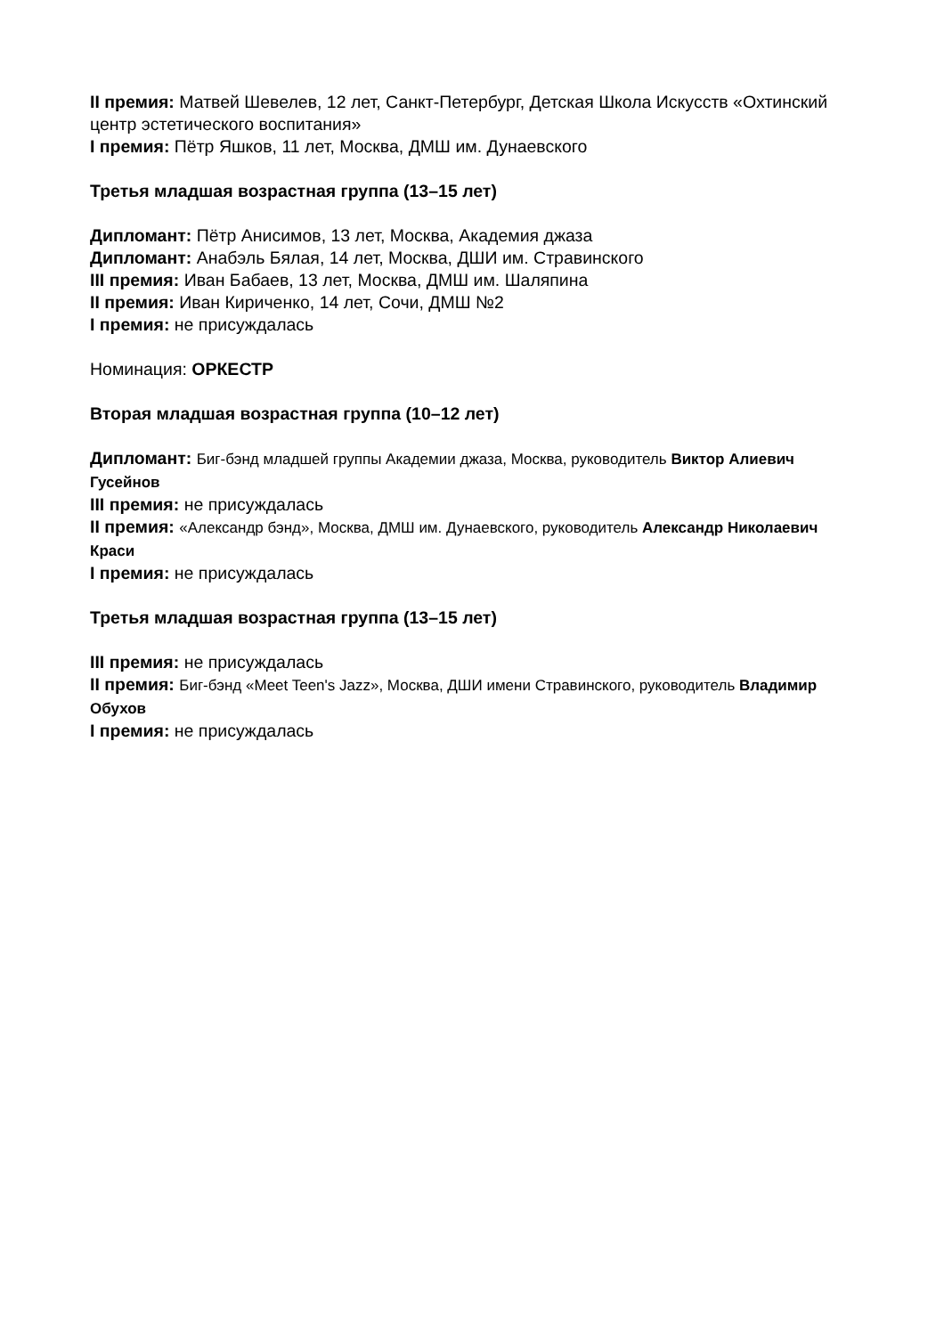II премия: Матвей Шевелев, 12 лет, Санкт-Петербург, Детская Школа Искусств «Охтинский центр эстетического воспитания»
I премия: Пётр Яшков, 11 лет, Москва, ДМШ им. Дунаевского
Третья младшая возрастная группа (13–15 лет)
Дипломант: Пётр Анисимов, 13 лет, Москва, Академия джаза
Дипломант: Анабэль Бялая, 14 лет, Москва, ДШИ им. Стравинского
III премия: Иван Бабаев, 13 лет, Москва, ДМШ им. Шаляпина
II премия: Иван Кириченко, 14 лет, Сочи, ДМШ №2
I премия: не присуждалась
Номинация: ОРКЕСТР
Вторая младшая возрастная группа (10–12 лет)
Дипломант: Биг-бэнд младшей группы Академии джаза, Москва, руководитель Виктор Алиевич Гусейнов
III премия: не присуждалась
II премия: «Александр бэнд», Москва, ДМШ им. Дунаевского, руководитель Александр Николаевич Краси
I премия: не присуждалась
Третья младшая возрастная группа (13–15 лет)
III премия: не присуждалась
II премия: Биг-бэнд «Meet Teen's Jazz», Москва, ДШИ имени Стравинского, руководитель Владимир Обухов
I премия: не присуждалась